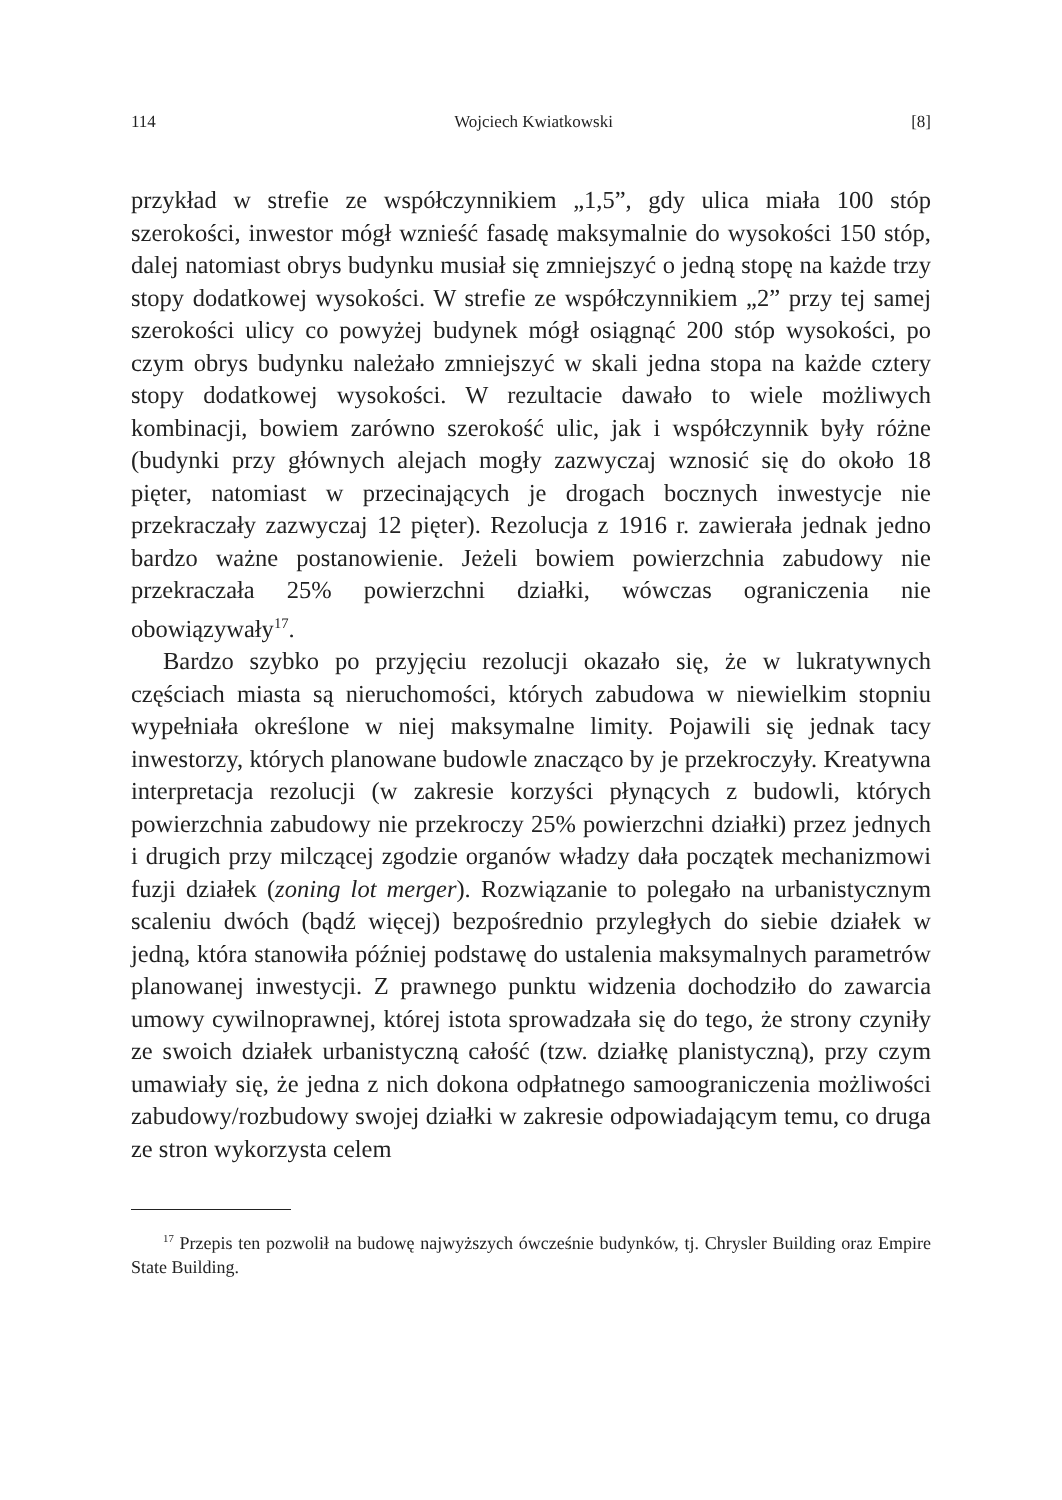114 Wojciech Kwiatkowski [8]
przykład w strefie ze współczynnikiem „1,5”, gdy ulica miała 100 stóp szerokości, inwestor mógł wznieść fasadę maksymalnie do wysokości 150 stóp, dalej natomiast obrys budynku musiał się zmniejszyć o jedną stopę na każde trzy stopy dodatkowej wysokości. W strefie ze współczynnikiem „2” przy tej samej szerokości ulicy co powyżej budynek mógł osiągnąć 200 stóp wysokości, po czym obrys budynku należało zmniejszyć w skali jedna stopa na każde cztery stopy dodatkowej wysokości. W rezultacie dawało to wiele możliwych kombinacji, bowiem zarówno szerokość ulic, jak i współczynnik były różne (budynki przy głównych alejach mogły zazwyczaj wznosić się do około 18 pięter, natomiast w przecinających je drogach bocznych inwestycje nie przekraczały zazwyczaj 12 pięter). Rezolucja z 1916 r. zawierała jednak jedno bardzo ważne postanowienie. Jeżeli bowiem powierzchnia zabudowy nie przekraczała 25% powierzchni działki, wówczas ograniczenia nie obowiązywały<sup>17</sup>.
Bardzo szybko po przyjęciu rezolucji okazało się, że w lukratywnych częściach miasta są nieruchomości, których zabudowa w niewielkim stopniu wypełniała określone w niej maksymalne limity. Pojawili się jednak tacy inwestorzy, których planowane budowle znacząco by je przekroczyły. Kreatywna interpretacja rezolucji (w zakresie korzyści płynących z budowli, których powierzchnia zabudowy nie przekroczy 25% powierzchni działki) przez jednych i drugich przy milczącej zgodzie organów władzy dała początek mechanizmowi fuzji działek (zoning lot merger). Rozwiązanie to polegało na urbanistycznym scaleniu dwóch (bądź więcej) bezpośrednio przyległych do siebie działek w jedną, która stanowiła później podstawę do ustalenia maksymalnych parametrów planowanej inwestycji. Z prawnego punktu widzenia dochodziło do zawarcia umowy cywilnoprawnej, której istota sprowadzała się do tego, że strony czyniły ze swoich działek urbanistyczną całość (tzw. działkę planistyczną), przy czym umawiały się, że jedna z nich dokona odpłatnego samoograniczenia możliwości zabudowy/rozbudowy swojej działki w zakresie odpowiadającym temu, co druga ze stron wykorzysta celem
<sup>17</sup> Przepis ten pozwolił na budowę najwyższych ówcześnie budynków, tj. Chrysler Building oraz Empire State Building.